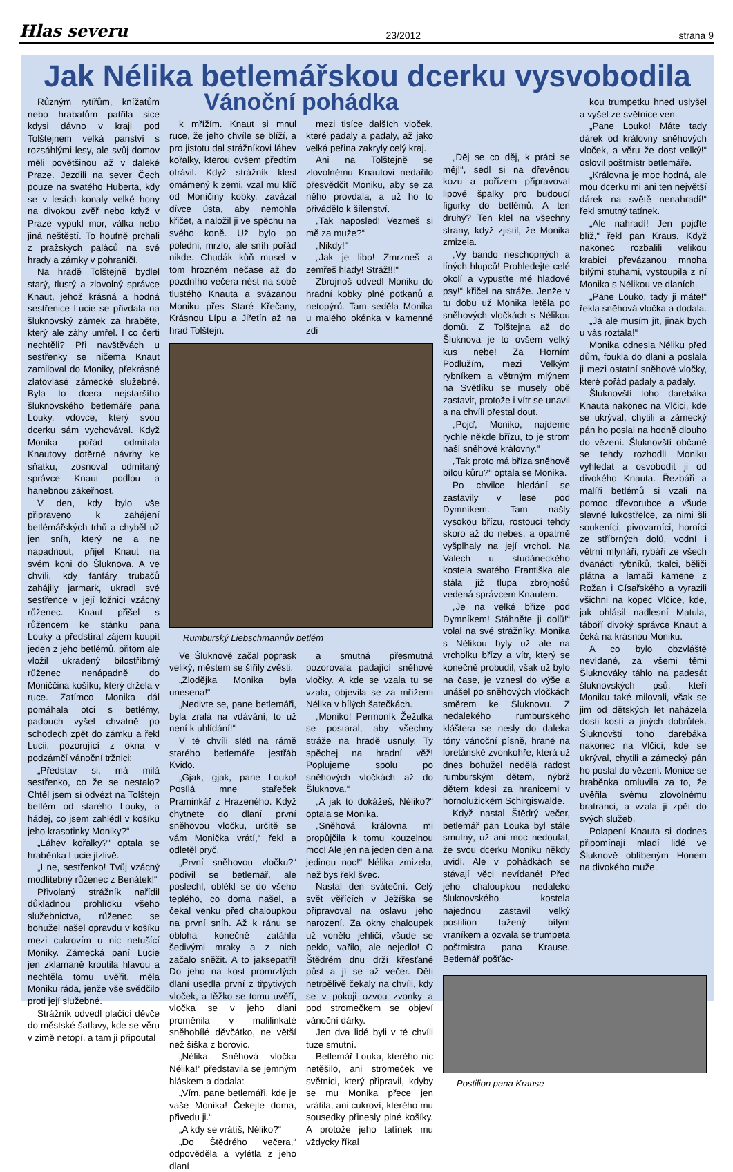Hlas severu 23/2012 strana 9
Jak Nélika betlemářskou dcerku vysvobodila
Různým rytířům, knížatům nebo hrabatům patřila sice kdysi dávno v kraji pod Tolštejnem velká panství s rozsáhlými lesy, ale svůj domov měli povětšinou až v daleké Praze. Jezdili na sever Čech pouze na svatého Huberta, kdy se v lesích konaly velké hony na divokou zvěř nebo když v Praze vypukl mor, válka nebo jiná neštěstí. To houfně prchali z pražských paláců na své hrady a zámky v pohraničí.
Na hradě Tolštejně bydlel starý, tlustý a zlovolný správce Knaut, jehož krásná a hodná sestřenice Lucie se přivdala na šluknovský zámek za hraběte, který ale záhy umřel. I co čerti nechtěli? Při navštěvách u sestřenky se ničema Knaut zamiloval do Moniky, překrásné zlatovlasé zámecké služebné. Byla to dcera nejstaršího šluknovského betlemáře pana Louky, vdovce, který svou dcerku sám vychovával. Když Monika pořád odmítala Knautovy dotěrné návrhy ke sňatku, zosnoval odmítaný správce Knaut podlou a hanebnou zákeřnost.
V den, kdy bylo vše připraveno k zahájení betlémářských trhů a chyběl už jen sníh, který ne a ne napadnout, přijel Knaut na svém koni do Šluknova. A ve chvíli, kdy fanfáry trubačů zahájily jarmark, ukradl své sestřence v její ložnici vzácný růženec. Knaut přišel s růžencem ke stánku pana Louky a předstíral zájem koupit jeden z jeho betlémů, přitom ale vložil ukradený bilostříbrný růženec nenápadně do Moniččina košíku, který držela v ruce. Zatímco Monika dál pomáhala otci s betlémy, padouch vyšel chvatně po schodech zpět do zámku a řekl Lucii, pozorující z okna v podzámčí vánoční tržnici:
„Představ si, má milá sestřenko, co že se nestalo? Chtěl jsem si odvézt na Tolštejn betlém od starého Louky, a hádej, co jsem zahlédl v košíku jeho krasotinky Moniky?“
„Láhev kořalky?“ optala se hraběnka Lucie jízlivě.
„I ne, sestřenko! Tvůj vzácný modlitebný růženec z Benátek!“
Přivolaný strážník nařídil důkladnou prohlídku všeho služebnictva, růženec se bohužel našel opravdu v košíku mezi cukrovím u nic netušící Moniky. Zámecká paní Lucie jen zklamaně kroutila hlavou a nechtěla tomu uvěřit, měla Moniku ráda, jenže vše svědčilo proti její služebné.
Strážník odvedl plačící děvče do městské šatlavy, kde se věru v zimě netopí, a tam ji připoutal
Vánoční pohádka
k mřížím. Knaut si mnul ruce, že jeho chvíle se blíží, a pro jistotu dal strážníkovi láhev kořalky, kterou ovšem předtím otrávil. Když strážník klesl omámený k zemi, vzal mu klíč od Moničiny kobky, zavázal dívce ústa, aby nemohla křičet, a naložil ji ve spěchu na svého koně. Už bylo po poledni, mrzlo, ale sníh pořád nikde. Chudák kůň musel v tom hrozném nečase až do pozdního večera nést na sobě tlustého Knauta a svázanou Moniku přes Staré Křečany, Krásnou Lípu a Jiřetín až na hrad Tolštejn.
mezi tisíce dalších vloček, které padaly a padaly, až jako velká peřina zakryly celý kraj.
Ani na Tolštejně se zlovolnému Knautovi nedařilo přesvědčit Moniku, aby se za něho provdala, a už ho to přivádělo k šílenství.
„Tak naposled! Vezmeš si mě za muže?“
„Nikdy!“
„Jak je libo! Zmrzneš a zemřeš hlady! Stráž!!!“
Zbrojnoš odvedl Moniku do hradní kobky plné potkanů a netopýrů. Tam seděla Monika u malého okénka v kamenné zdi
Rumburský Liebschmannův betlém
Ve Šluknově začal poprask veliký, městem se šířily zvěsti.
„Zlodějka Monika byla unesena!“
„Nedivte se, pane betlemáři, byla zralá na vdávání, to už není k uhlídání!“
V té chvíli slétl na rámě starého betlemáře jestřáb Kvido.
„Gjak, gjak, pane Louko! Posílá mne stařeček Praminkář z Hrazeného. Když chytnete do dlaní první sněhovou vločku, určitě se vám Monička vrátí,“ řekl a odletěl pryč.
„První sněhovou vločku?“ podivil se betlemář, ale poslechl, oblékl se do všeho teplého, co doma našel, a čekal venku před chaloupkou na první sníh. Až k ránu se obloha konečně zatáhla šedivými mraky a z nich začalo sněžit. A to jaksepatří! Do jeho na kost promrzlých dlaní usedla první z třpytivých vloček, a těžko se tomu uvěří, vločka se v jeho dlani proměnila v malilinkaté sněhobílé děvčátko, ne větší než šiška z borovic.
„Nélika. Sněhová vločka Nélika!“ představila se jemným hláskem a dodala:
„Vím, pane betlemáři, kde je vaše Monika! Čekejte doma, přivedu ji.“
„A kdy se vrátíš, Néliko?“
„Do Štědrého večera,“ odpověděla a vylétla z jeho dlaní
a smutná přesmutná pozorovala padající sněhové vločky. A kde se vzala tu se vzala, objevila se za mřížemi Nélika v bílých šatečkách.
„Moniko! Permoník Žežulka se postaral, aby všechny stráže na hradě usnuly. Ty spěchej na hradní věž! Poplujeme spolu po sněhových vločkách až do Šluknova.“
„A jak to dokážeš, Néliko?“ optala se Monika.
„Sněhová královna mi propůjčila k tomu kouzelnou moc! Ale jen na jeden den a na jedinou noc!“ Nélika zmizela, než bys řekl švec.
Nastal den sváteční. Celý svět věřících v Ježíška se připravoval na oslavu jeho narození. Za okny chaloupek už vonělo jehličí, všude se peklo, vařilo, ale nejedlo! O Štědrém dnu drží křesťané půst a jí se až večer. Děti netrpělivě čekaly na chvíli, kdy se v pokoji ozvou zvonky a pod stromečkem se objeví vánoční dárky.
Jen dva lidé byli v té chvíli tuze smutní.
Betlemář Louka, kterého nic netěšilo, ani stromeček ve světnici, který připravil, kdyby se mu Monika přece jen vrátila, ani cukroví, kterého mu sousedky přinesly plné košíky. A protože jeho tatínek mu vždycky říkal
„Děj se co děj, k práci se měj!“, sedl si na dřevěnou kozu a pořízem připravoval lipové špalky pro budoucí figurky do betlémů. A ten druhý? Ten klel na všechny strany, když zjistil, že Monika zmizela.
„Vy bando neschopných a líných hlupců! Prohledejte celé okolí a vypusťte mé hladové psy!“ křičel na stráže. Jenže v tu dobu už Monika letěla po sněhových vločkách s Nélikou domů. Z Tolštejna až do Šluknova je to ovšem velký kus nebe! Za Horním Podlužím, mezi Velkým rybníkem a větrným mlýnem na Světlíku se musely obě zastavit, protože i vítr se unavil a na chvíli přestal dout.
„Pojď, Moniko, najdeme rychle někde břízu, to je strom naší sněhové královny.“
„Tak proto má bříza sněhově bílou kůru?“ optala se Monika.
Po chvilce hledání se zastavily v lese pod Dymníkem. Tam našly vysokou břízu, rostoucí tehdy skoro až do nebes, a opatrně vyšplhaly na její vrchol. Na Valech u studáneckého kostela svatého Františka ale stála již tlupa zbrojnošů vedená správcem Knautem.
„Je na velké bříze pod Dymníkem! Stáhněte ji dolů!“ volal na své strážníky. Monika s Nélikou byly už ale na vrcholku břízy a vítr, který se konečně probudil, však už bylo na čase, je vznesl do výše a unášel po sněhových vločkách směrem ke Šluknovu. Z nedalekého rumburského kláštera se nesly do daleka tóny vánoční písně, hrané na loretánské zvonkohře, která už dnes bohužel nedělá radost rumburským dětem, nýbrž dětem kdesi za hranicemi v hornolužickém Schirgiswalde.
Když nastal Štědrý večer, betlemář pan Louka byl stále smutný, už ani moc nedoufal, že svou dcerku Moniku někdy uvidí. Ale v pohádkách se stávají věci nevídané! Před jeho chaloupkou nedaleko šluknovského kostela najednou zastavil velký postilion tažený bílým vraníkem a ozvala se trumpeta poštmistra pana Krause. Betlemář pošťác-
kou trumpetku hned uslyšel a vyšel ze světnice ven.
„Pane Louko! Máte tady dárek od královny sněhových vloček, a věru že dost velký!“ oslovil poštmistr betlemáře.
„Královna je moc hodná, ale mou dcerku mi ani ten největší dárek na světě nenahradí!“ řekl smutný tatínek.
„Ale nahradí! Jen pojďte blíž,“ řekl pan Kraus. Když nakonec rozbalili velikou krabici převázanou mnoha bílými stuhami, vystoupila z ní Monika s Nélikou ve dlaních.
„Pane Louko, tady ji máte!“ řekla sněhová vločka a dodala.
„Já ale musím jít, jinak bych u vás roztála!“
Monika odnesla Néliku před dům, foukla do dlaní a poslala ji mezi ostatní sněhové vločky, které pořád padaly a padaly.
Šluknovští toho darebáka Knauta nakonec na Vlčici, kde se ukrýval, chytili a zámecký pán ho poslal na hodně dlouho do vězení. Šluknovští občané se tehdy rozhodli Moniku vyhledat a osvobodit ji od divokého Knauta. Řezbáři a malíři betlémů si vzali na pomoc dřevorubce a všude slavné lukostřelce, za nimi šli soukeníci, pivovarníci, horníci ze stříbrných dolů, vodní i větrní mlynáři, rybáři ze všech dvanácti rybníků, tkalci, běliči plátna a lamači kamene z Rožan i Císařského a vyrazili všichni na kopec Vlčice, kde, jak ohlásil nadlesní Matula, táboří divoký správce Knaut a čeká na krásnou Moniku.
A co bylo obzvláště nevídané, za všemi těmi Šluknováky táhlo na padesát šluknovských psů, kteří Moniku také milovali, však se jim od dětských let naházela dosti kostí a jiných dobrůtek. Šluknovští toho darebáka nakonec na Vlčici, kde se ukrýval, chytili a zámecký pán ho poslal do vězení. Monice se hraběnka omluvila za to, že uvěřila svému zlovolnému bratranci, a vzala ji zpět do svých služeb.
Polapení Knauta si dodnes připomínají mladí lidé ve Šluknově oblíbeným Honem na divokého muže.
Postilion pana Krause